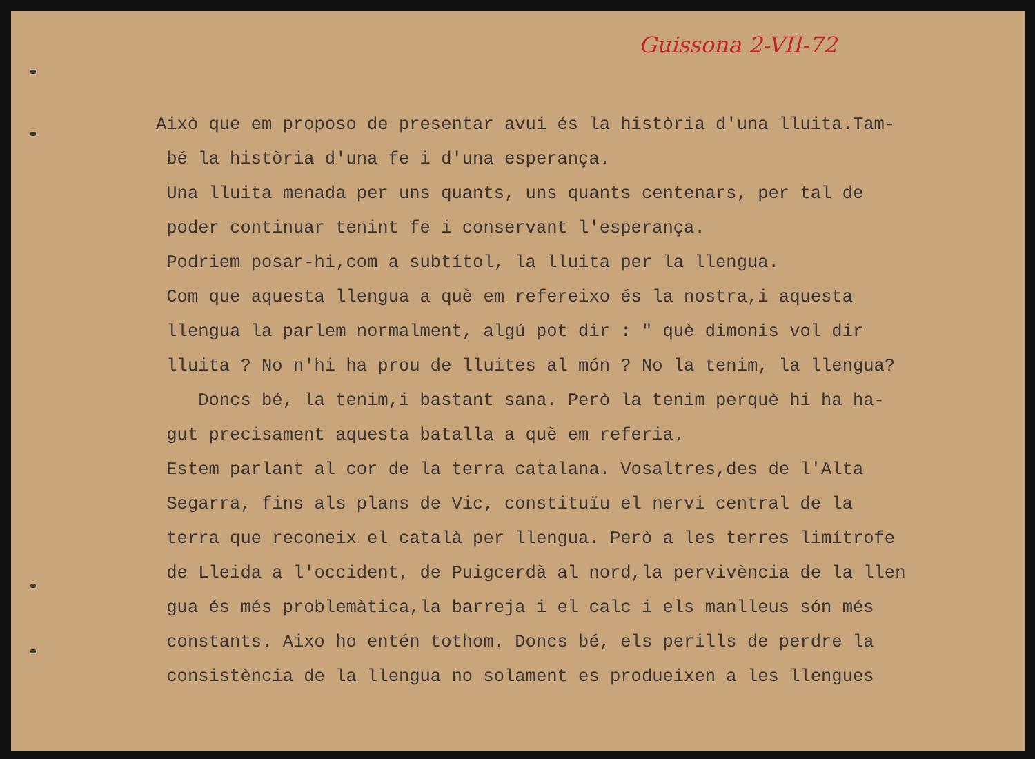Guissona 2-VII-72
Això que em proposo de presentar avui és la història d'una lluita.Tam-
bé la història d'una fe i d'una esperança.
Una lluita menada per uns quants, uns quants centenars, per tal de
poder continuar tenint fe i conservant l'esperança.
Podriem posar-hi,com a subtítol, la lluita per la llengua.
Com que aquesta llengua a què em refereixo és la nostra,i aquesta
llengua la parlem normalment, algú pot dir : " què dimonis vol dir
lluita ? No n'hi ha prou de lluites al món ? No la tenim, la llengua?
Doncs bé, la tenim,i bastant sana. Però la tenim perquè hi ha ha-
gut precisament aquesta batalla a què em referia.
Estem parlant al cor de la terra catalana. Vosaltres,des de l'Alta
Segarra, fins als plans de Vic, constituïu el nervi central de la
terra que reconeix el català per llengua. Però a les terres limítrofe
de Lleida a l'occident, de Puigcerdà al nord,la pervivència de la llen
gua és més problemàtica,la barreja i el calc i els manlleus són més
constants. Aixo ho entén tothom. Doncs bé, els perills de perdre la
consistència de la llengua no solament es produeixen a les llengues